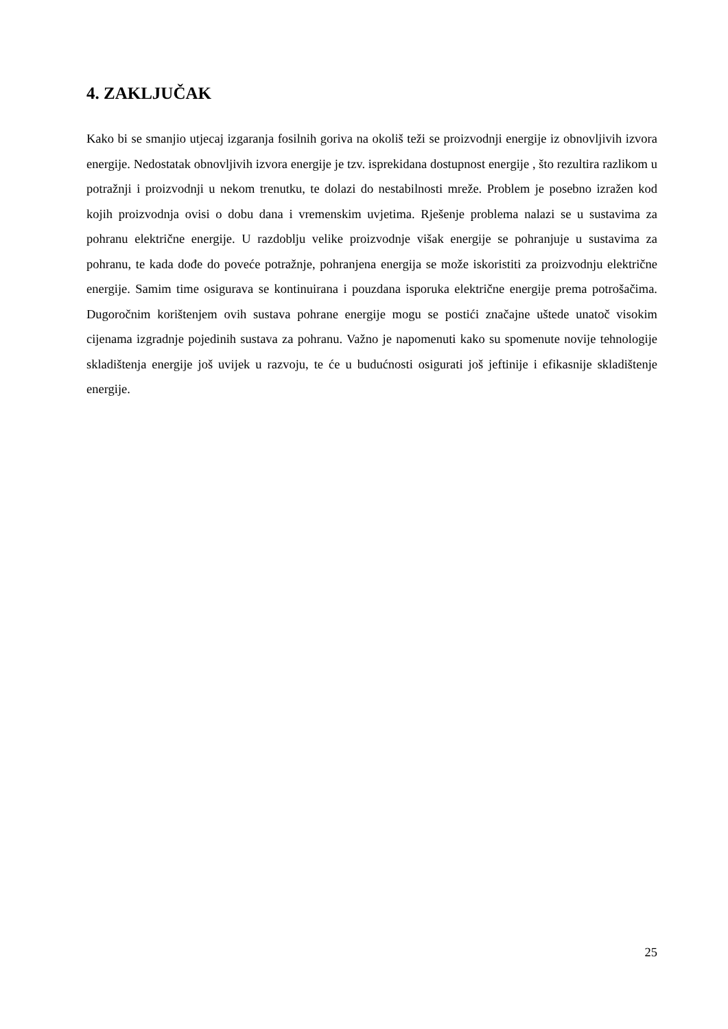4. ZAKLJUČAK
Kako bi se smanjio utjecaj izgaranja fosilnih goriva na okoliš teži se proizvodnji energije iz obnovljivih izvora energije. Nedostatak obnovljivih izvora energije je tzv. isprekidana dostupnost energije , što rezultira razlikom u potražnji i proizvodnji u nekom trenutku, te dolazi do nestabilnosti mreže. Problem je posebno izražen kod kojih proizvodnja ovisi o dobu dana i vremenskim uvjetima. Rješenje problema nalazi se u sustavima za pohranu električne energije. U razdoblju velike proizvodnje višak energije se pohranjuje u sustavima za pohranu, te kada dođe do poveće potražnje, pohranjena energija se može iskoristiti za proizvodnju električne energije. Samim time osigurava se kontinuirana i pouzdana isporuka električne energije prema potrošačima. Dugoročnim korištenjem ovih sustava pohrane energije mogu se postići značajne uštede unatoč visokim cijenama izgradnje pojedinih sustava za pohranu. Važno je napomenuti kako su spomenute novije tehnologije skladištenja energije još uvijek u razvoju, te će u budućnosti osigurati još jeftinije i efikasnije skladištenje energije.
25